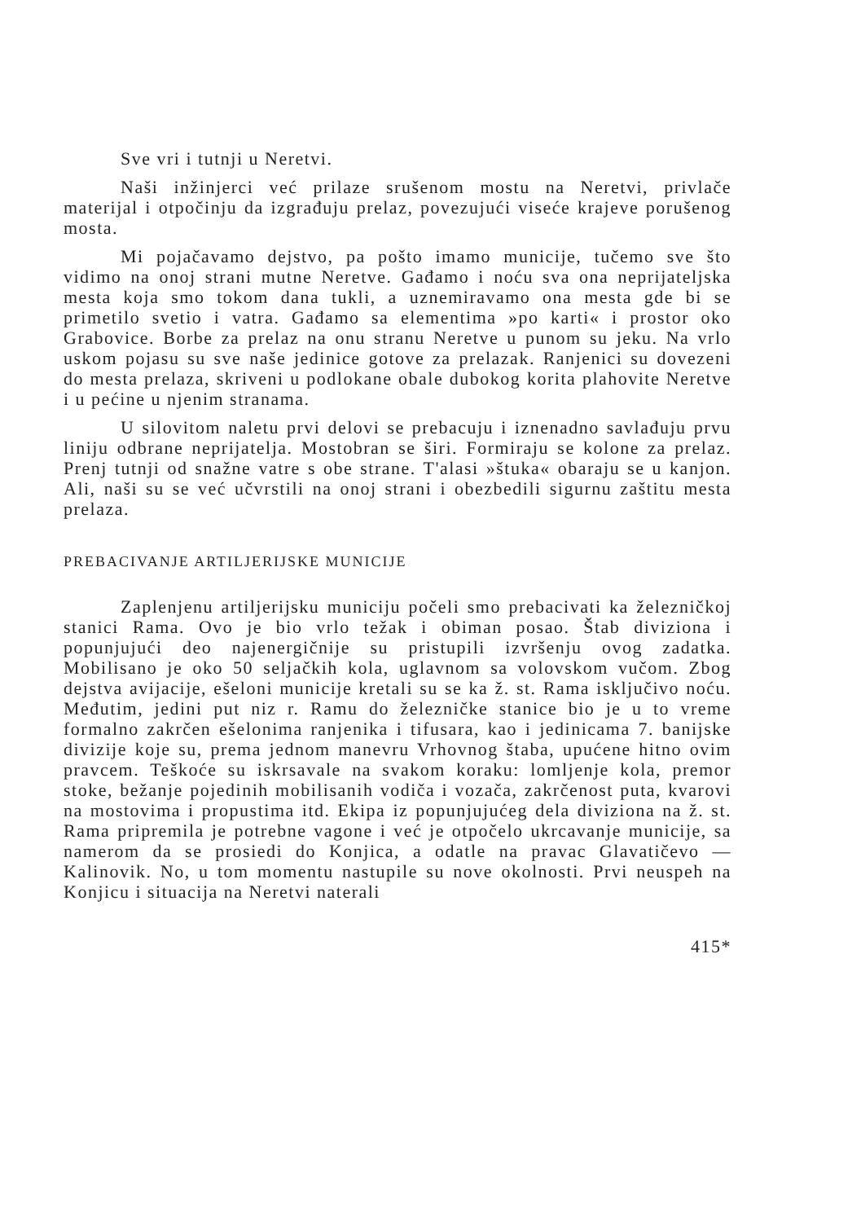Sve vri i tutnji u Neretvi.
Naši inžinjerci već prilaze srušenom mostu na Neretvi, privlače materijal i otpočinju da izgrađuju prelaz, povezujući viseće krajeve porušenog mosta.
Mi pojačavamo dejstvo, pa pošto imamo municije, tučemo sve što vidimo na onoj strani mutne Neretve. Gađamo i noću sva ona neprijateljska mesta koja smo tokom dana tukli, a uznemiravamo ona mesta gde bi se primetilo svetio i vatra. Gađamo sa elementima »po karti« i prostor oko Grabovice. Borbe za prelaz na onu stranu Neretve u punom su jeku. Na vrlo uskom pojasu su sve naše jedinice gotove za prelazak. Ranjenici su dovezeni do mesta prelaza, skriveni u podlokane obale dubokog korita plahovite Neretve i u pećine u njenim stranama.
U silovitom naletu prvi delovi se prebacuju i iznenadno savlađuju prvu liniju odbrane neprijatelja. Mostobran se širi. Formiraju se kolone za prelaz. Prenj tutnji od snažne vatre s obe strane. T'alasi »štuka« obaraju se u kanjon. Ali, naši su se već učvrstili na onoj strani i obezbedili sigurnu zaštitu mesta prelaza.
PREBACIVANJE ARTILJERIJSKE MUNICIJE
Zaplenjenu artiljerijsku municiju počeli smo prebacivati ka železničkoj stanici Rama. Ovo je bio vrlo težak i obiman posao. Štab diviziona i popunjujući deo najenergičnije su pristupili izvršenju ovog zadatka. Mobilisano je oko 50 seljačkih kola, uglavnom sa volovskom vučom. Zbog dejstva avijacije, ešeloni municije kretali su se ka ž. st. Rama isključivo noću. Međutim, jedini put niz r. Ramu do železničke stanice bio je u to vreme formalno zakrčen ešelonima ranjenika i tifusara, kao i jedinicama 7. banijske divizije koje su, prema jednom manevru Vrhovnog štaba, upućene hitno ovim pravcem. Teškoće su iskrsavale na svakom koraku: lomljenje kola, premor stoke, bežanje pojedinih mobilisanih vodiča i vozača, zakrčenost puta, kvarovi na mostovima i propustima itd. Ekipa iz popunjujućeg dela diviziona na ž. st. Rama pripremila je potrebne vagone i već je otpočelo ukrcavanje municije, sa namerom da se prosiedi do Konjica, a odatle na pravac Glavatičevo — Kalinovik. No, u tom momentu nastupile su nove okolnosti. Prvi neuspeh na Konjicu i situacija na Neretvi naterali
415*